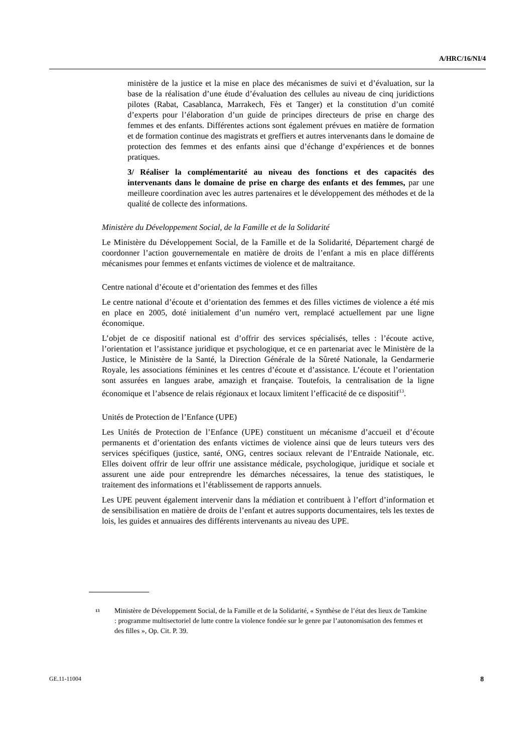A/HRC/16/NI/4
ministère de la justice et la mise en place des mécanismes de suivi et d’évaluation, sur la base de la réalisation d’une étude d’évaluation des cellules au niveau de cinq juridictions pilotes (Rabat, Casablanca, Marrakech, Fès et Tanger) et la constitution d’un comité d’experts pour l’élaboration d’un guide de principes directeurs de prise en charge des femmes et des enfants. Différentes actions sont également prévues en matière de formation et de formation continue des magistrats et greffiers et autres intervenants dans le domaine de protection des femmes et des enfants ainsi que d’échange d’expériences et de bonnes pratiques.
3/ Réaliser la complémentarité au niveau des fonctions et des capacités des intervenants dans le domaine de prise en charge des enfants et des femmes, par une meilleure coordination avec les autres partenaires et le développement des méthodes et de la qualité de collecte des informations.
Ministère du Développement Social, de la Famille et de la Solidarité
Le Ministère du Développement Social, de la Famille et de la Solidarité, Département chargé de coordonner l’action gouvernementale en matière de droits de l’enfant a mis en place différents mécanismes pour femmes et enfants victimes de violence et de maltraitance.
Centre national d’écoute et d’orientation des femmes et des filles
Le centre national d’écoute et d’orientation des femmes et des filles victimes de violence a été mis en place en 2005, doté initialement d’un numéro vert, remplacé actuellement par une ligne économique.
L’objet de ce dispositif national est d’offrir des services spécialisés, telles : l’écoute active, l’orientation et l’assistance juridique et psychologique, et ce en partenariat avec le Ministère de la Justice, le Ministère de la Santé, la Direction Générale de la Sûreté Nationale, la Gendarmerie Royale, les associations féminines et les centres d’écoute et d’assistance. L’écoute et l’orientation sont assurées en langues arabe, amazigh et française. Toutefois, la centralisation de la ligne économique et l’absence de relais régionaux et locaux limitent l’efficacité de ce dispositif<sup>13</sup>.
Unités de Protection de l’Enfance (UPE)
Les Unités de Protection de l’Enfance (UPE) constituent un mécanisme d’accueil et d’écoute permanents et d’orientation des enfants victimes de violence ainsi que de leurs tuteurs vers des services spécifiques (justice, santé, ONG, centres sociaux relevant de l’Entraide Nationale, etc. Elles doivent offrir de leur offrir une assistance médicale, psychologique, juridique et sociale et assurent une aide pour entreprendre les démarches nécessaires, la tenue des statistiques, le traitement des informations et l’établissement de rapports annuels.
Les UPE peuvent également intervenir dans la médiation et contribuent à l’effort d’information et de sensibilisation en matière de droits de l’enfant et autres supports documentaires, tels les textes de lois, les guides et annuaires des différents intervenants au niveau des UPE.
<sup>13</sup> Ministère de Développement Social, de la Famille et de la Solidarité, « Synthèse de l’état des lieux de Tamkine : programme multisectoriel de lutte contre la violence fondée sur le genre par l’autonomisation des femmes et des filles », Op. Cit. P. 39.
GE.11-11004 8